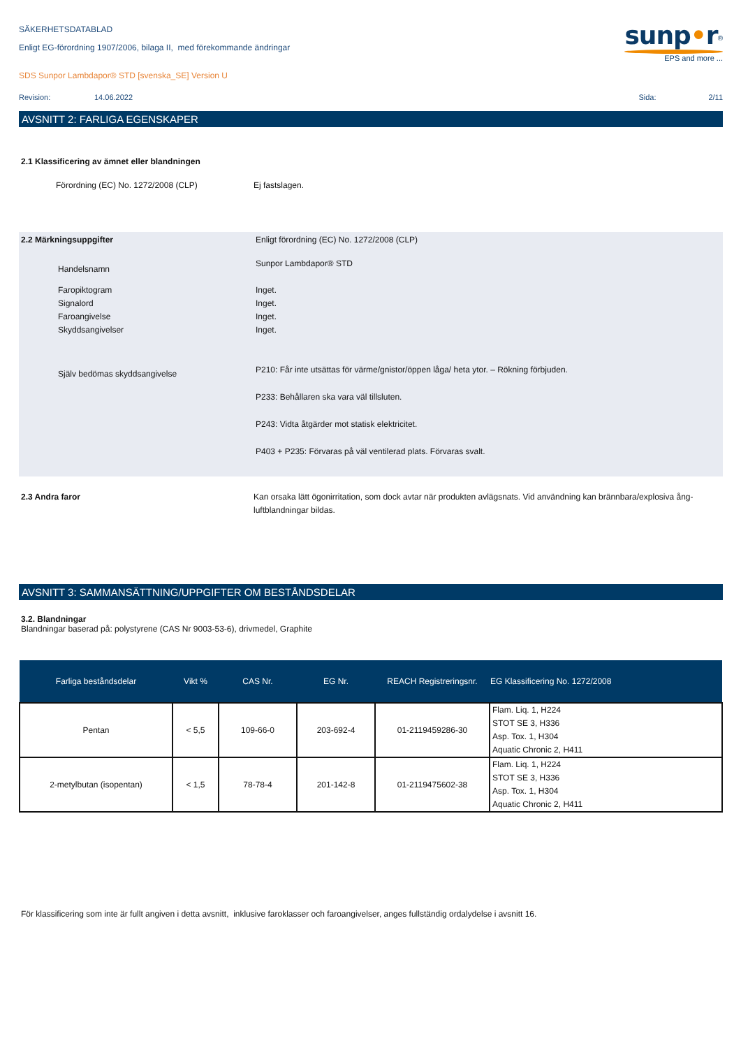SÄKERHETSDATABLAD
Enligt EG-förordning 1907/2006, bilaga II, med förekommande ändringar
SDS Sunpor Lambdapor® STD [svenska_SE] Version U
sunp•r<sup>®</sup>
EPS and more ...
Revision: 14.06.2022 Sida: 2/11
AVSNITT 2: FARLIGA EGENSKAPER
2.1 Klassificering av ämnet eller blandningen
Förordning (EC) No. 1272/2008 (CLP) Ej fastslagen.
2.2 Märkningsuppgifter Enligt förordning (EC) No. 1272/2008 (CLP)
Handelsnamn Sunpor Lambdapor® STD
Faropiktogram
Signalord
Faroangivelse
Skyddsangivelser Inget.
Inget.
Inget.
Inget.
Själv bedömas skyddsangivelse P210: Får inte utsättas för värme/gnistor/öppen låga/ heta ytor. – Rökning förbjuden.
P233: Behållaren ska vara väl tillsluten.
P243: Vidta åtgärder mot statisk elektricitet.
P403 + P235: Förvaras på väl ventilerad plats. Förvaras svalt.
2.3 Andra faror Kan orsaka lätt ögonirritation, som dock avtar när produkten avlägsnats. Vid användning kan brännbara/explosiva ång-luftblandningar bildas.
AVSNITT 3: SAMMANSÄTTNING/UPPGIFTER OM BESTÅNDSDELAR
3.2. Blandningar
Blandningar baserad på: polystyrene (CAS Nr 9003-53-6), drivmedel, Graphite
| Farliga beståndsdelar | Vikt % | CAS Nr. | EG Nr. | REACH Registreringsnr. | EG Klassificering No. 1272/2008 |
| --- | --- | --- | --- | --- | --- |
| Pentan | < 5,5 | 109-66-0 | 203-692-4 | 01-2119459286-30 | Flam. Liq. 1, H224 STOT SE 3, H336 Asp. Tox. 1, H304 Aquatic Chronic 2, H411 |
| 2-metylbutan (isopentan) | < 1,5 | 78-78-4 | 201-142-8 | 01-2119475602-38 | Flam. Liq. 1, H224 STOT SE 3, H336 Asp. Tox. 1, H304 Aquatic Chronic 2, H411 |
För klassificering som inte är fullt angiven i detta avsnitt, inklusive faroklasser och faroangivelser, anges fullständig ordalydelse i avsnitt 16.